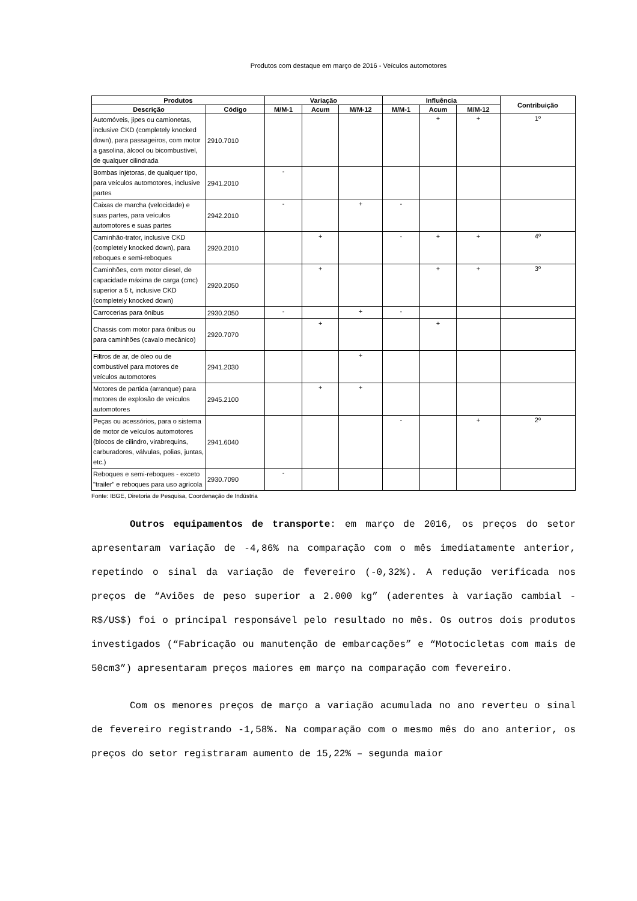Produtos com destaque em março de 2016 - Veículos automotores
| Produtos | | Variação | | | Influência | | | Contribuição |
| --- | --- | --- | --- | --- | --- | --- | --- | --- |
| Descrição | Código | M/M-1 | Acum | M/M-12 | M/M-1 | Acum | M/M-12 | |
| Automóveis, jipes ou camionetas, inclusive CKD (completely knocked down), para passageiros, com motor a gasolina, álcool ou bicombustível, de qualquer cilindrada | 2910.7010 | | | | | + | + | 1º |
| Bombas injetoras, de qualquer tipo, para veículos automotores, inclusive partes | 2941.2010 | - | | | | | | |
| Caixas de marcha (velocidade) e suas partes, para veículos automotores e suas partes | 2942.2010 | - | | + | - | | | |
| Caminhão-trator, inclusive CKD (completely knocked down), para reboques e semi-reboques | 2920.2010 | | + | | - | + | + | 4º |
| Caminhões, com motor diesel, de capacidade máxima de carga (cmc) superior a 5 t, inclusive CKD (completely knocked down) | 2920.2050 | | + | | | + | + | 3º |
| Carrocerias para ônibus | 2930.2050 | - | | + | - | | | |
| Chassis com motor para ônibus ou para caminhões (cavalo mecânico) | 2920.7070 | | + | | | + | | |
| Filtros de ar, de óleo ou de combustível para motores de veículos automotores | 2941.2030 | | | + | | | | |
| Motores de partida (arranque) para motores de explosão de veículos automotores | 2945.2100 | | + | + | | | | |
| Peças ou acessórios, para o sistema de motor de veículos automotores (blocos de cilindro, virabrequins, carburadores, válvulas, polias, juntas, etc.) | 2941.6040 | | | | - | | + | 2º |
| Reboques e semi-reboques - exceto "trailer" e reboques para uso agrícola | 2930.7090 | - | | | | | | |
Fonte: IBGE, Diretoria de Pesquisa, Coordenação de Indústria
Outros equipamentos de transporte: em março de 2016, os preços do setor apresentaram variação de -4,86% na comparação com o mês imediatamente anterior, repetindo o sinal da variação de fevereiro (-0,32%). A redução verificada nos preços de “Aviões de peso superior a 2.000 kg” (aderentes à variação cambial - R$/US$) foi o principal responsável pelo resultado no mês. Os outros dois produtos investigados (“Fabricação ou manutenção de embarcações” e “Motocicletas com mais de 50cm3”) apresentaram preços maiores em março na comparação com fevereiro.
Com os menores preços de março a variação acumulada no ano reverteu o sinal de fevereiro registrando -1,58%. Na comparação com o mesmo mês do ano anterior, os preços do setor registraram aumento de 15,22% – segunda maior